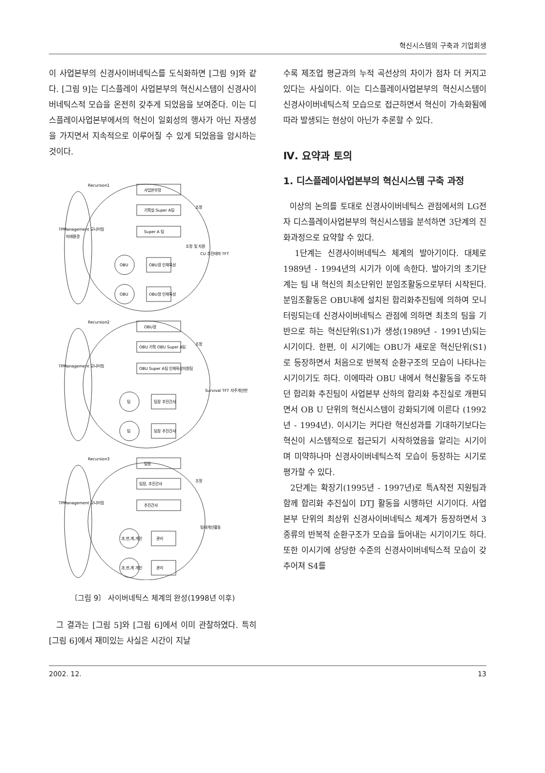혁신시스템의 구축과 기업회생
이 사업본부의 신경사이버네틱스를 도식화하면 [그림 9]와 같다. [그림 9]는 디스플레이 사업본부의 혁신시스템이 신경사이버네틱스적 모습을 온전히 갖추게 되었음을 보여준다. 이는 디스플레이사업본부에서의 혁신이 일회성의 행사가 아닌 자생성을 가지면서 지속적으로 이루어질 수 있게 되었음을 암시하는 것이다.
Recursion1
사업본부장
기획실 Super A팀
Super A 팀
TPManagement 모니터링
OBU장 인재육성
OBU장 인재육성
OBU
OBU
CU 추진테마 TFT
조정
조정 및 지원
Recursion2
OBU장
OBU 기획 OBU Super A팀
OBU Super A팀 인재육성지원팀
TPManagement 모니터링
팀장 추진간사
팀장 추진간사
팀
팀
Survival TFT 자주개선반
조정
Recursion3
팀장
팀장, 추진간사
추진간사
TPManagement 모니터링
관리
관리
과,반,계,개인
과,반,계 개인
팀내개선활동
조정
미래환경
〔그림 9〕 사이버네틱스 체계의 완성(1998년 이후)
그 결과는 [그림 5]와 [그림 6]에서 이미 관찰하였다. 특히 [그림 6]에서 재미있는 사실은 시간이 지날
수록 제조업 평균과의 누적 곡선상의 차이가 점차 더 커지고 있다는 사실이다. 이는 디스플레이사업본부의 혁신시스템이 신경사이버네틱스적 모습으로 접근하면서 혁신이 가속화됨에 따라 발생되는 현상이 아닌가 추론할 수 있다.
Ⅳ. 요약과 토의
1. 디스플레이사업본부의 혁신시스템 구축 과정
이상의 논의를 토대로 신경사이버네틱스 관점에서의 LG전자 디스플레이사업본부의 혁신시스템을 분석하면 3단계의 진화과정으로 요약할 수 있다.
1단계는 신경사이버네틱스 체계의 발아기이다. 대체로 1989년 - 1994년의 시기가 이에 속한다. 발아기의 초기단계는 팀 내 혁신의 최소단위인 분임조활동으로부터 시작된다. 분임조활동은 OBU내에 설치된 합리화추진팀에 의하여 모니터링되는데 신경사이버네틱스 관점에 의하면 최초의 팀을 기반으로 하는 혁신단위(S1)가 생성(1989년 - 1991년)되는 시기이다. 한편, 이 시기에는 OBU가 새로운 혁신단위(S1)로 등장하면서 처음으로 반복적 순환구조의 모습이 나타나는 시기이기도 하다. 이에따라 OBU 내에서 혁신활동을 주도하던 합리화 추진팀이 사업본부 산하의 합리화 추진실로 개편되면서 OB U 단위의 혁신시스템이 강화되기에 이른다 (1992년 - 1994년). 이시기는 커다란 혁신성과를 기대하기보다는 혁신이 시스템적으로 접근되기 시작하였음을 알리는 시기이며 미약하나마 신경사이버네틱스적 모습이 등장하는 시기로 평가할 수 있다.
2단계는 확장기(1995년 - 1997년)로 특A작전 지원팀과 함께 합리화 추진실이 DTJ 활동을 시행하던 시기이다. 사업본부 단위의 최상위 신경사이버네틱스 체계가 등장하면서 3종류의 반복적 순환구조가 모습을 들어내는 시기이기도 하다. 또한 이시기에 상당한 수준의 신경사이버네틱스적 모습이 갖추어져 S4를
2002. 12. 13